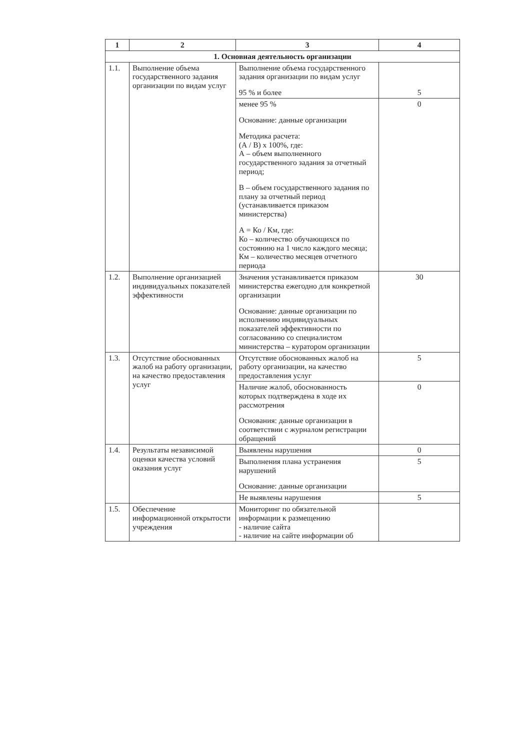| 1 | 2 | 3 | 4 |
| --- | --- | --- | --- |
| 1. Основная деятельность организации | | | |
| 1.1. | Выполнение объема государственного задания организации по видам услуг | Выполнение объема государственного задания организации по видам услуг 95 % и более | 5 |
| | | менее 95 % Основание: данные организации Методика расчета: (А / В) х 100%, где: А – объем выполненного государственного задания за отчетный период; В – объем государственного задания по плану за отчетный период (устанавливается приказом министерства) А = Ко / Км, где: Ко – количество обучающихся по состоянию на 1 число каждого месяца; Км – количество месяцев отчетного периода | 0 |
| 1.2. | Выполнение организацией индивидуальных показателей эффективности | Значения устанавливается приказом министерства ежегодно для конкретной организации Основание: данные организации по исполнению индивидуальных показателей эффективности по согласованию со специалистом министерства – куратором организации | 30 |
| 1.3. | Отсутствие обоснованных жалоб на работу организации, на качество предоставления услуг | Отсутствие обоснованных жалоб на работу организации, на качество предоставления услуг | 5 |
| | | Наличие жалоб, обоснованность которых подтверждена в ходе их рассмотрения Основания: данные организации в соответствии с журналом регистрации обращений | 0 |
| 1.4. | Результаты независимой оценки качества условий оказания услуг | Выявлены нарушения | 0 |
| | | Выполнения плана устранения нарушений Основание: данные организации | 5 |
| | | Не выявлены нарушения | 5 |
| 1.5. | Обеспечение информационной открытости учреждения | Мониторинг по обязательной информации к размещению - наличие сайта - наличие на сайте информации об | |